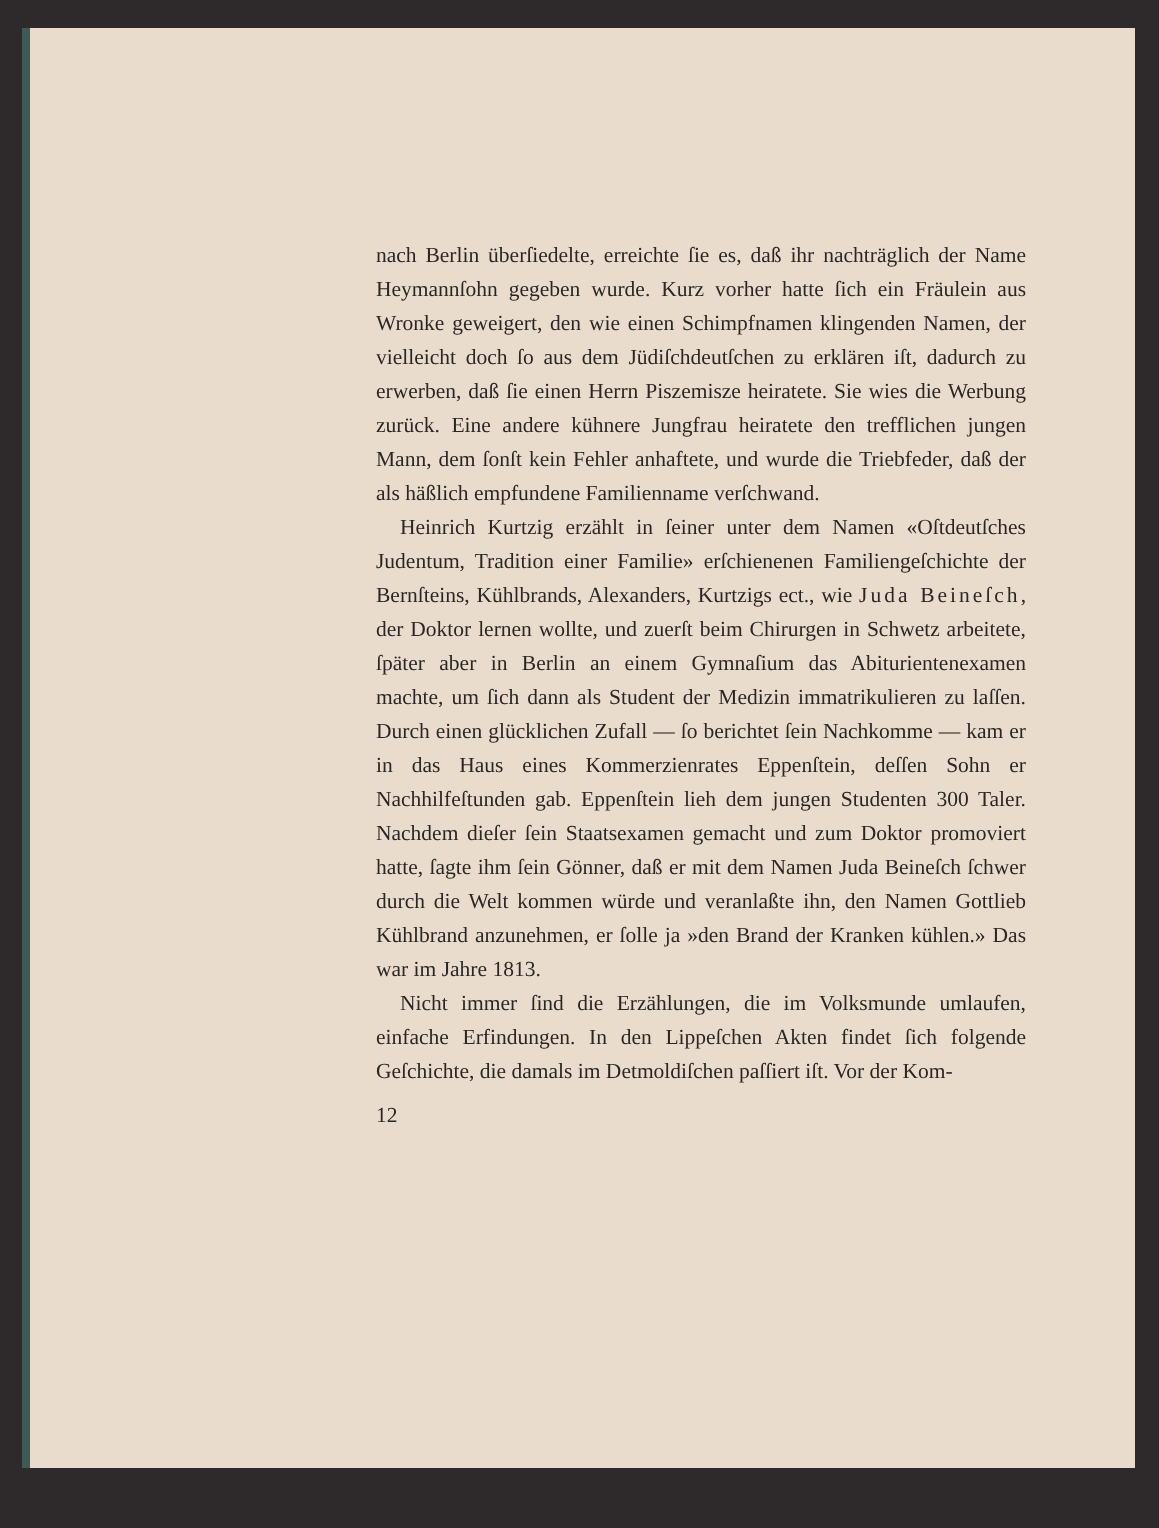nach Berlin überſiedelte, erreichte ſie es, daß ihr nachträglich der Name Heymannſohn gegeben wurde. Kurz vorher hatte ſich ein Fräulein aus Wronke geweigert, den wie einen Schimpfnamen klingenden Namen, der vielleicht doch ſo aus dem Jüdiſchdeutſchen zu erklären iſt, dadurch zu erwerben, daß ſie einen Herrn Piszemisze heiratete. Sie wies die Werbung zurück. Eine andere kühnere Jungfrau heiratete den trefflichen jungen Mann, dem ſonſt kein Fehler anhaftete, und wurde die Triebfeder, daß der als häßlich empfundene Familienname verſchwand.
Heinrich Kurtzig erzählt in ſeiner unter dem Namen «Oſtdeutſches Judentum, Tradition einer Familie» erſchienenen Familiengeſchichte der Bernſteins, Kühlbrands, Alexanders, Kurtzigs ect., wie Juda Beineſch, der Doktor lernen wollte, und zuerſt beim Chirurgen in Schwetz arbeitete, ſpäter aber in Berlin an einem Gymnaſium das Abiturientenexamen machte, um ſich dann als Student der Medizin immatrikulieren zu laſſen. Durch einen glücklichen Zufall — ſo berichtet ſein Nachkomme — kam er in das Haus eines Kommerzienrates Eppenſtein, deſſen Sohn er Nachhilfeſtunden gab. Eppenſtein lieh dem jungen Studenten 300 Taler. Nachdem dieſer ſein Staatsexamen gemacht und zum Doktor promoviert hatte, ſagte ihm ſein Gönner, daß er mit dem Namen Juda Beineſch ſchwer durch die Welt kommen würde und veranlaßte ihn, den Namen Gottlieb Kühlbrand anzunehmen, er ſolle ja »den Brand der Kranken kühlen.» Das war im Jahre 1813.
Nicht immer ſind die Erzählungen, die im Volksmunde umlaufen, einfache Erfindungen. In den Lippeſchen Akten findet ſich folgende Geſchichte, die damals im Detmoldiſchen paſſiert iſt. Vor der Kom-
12